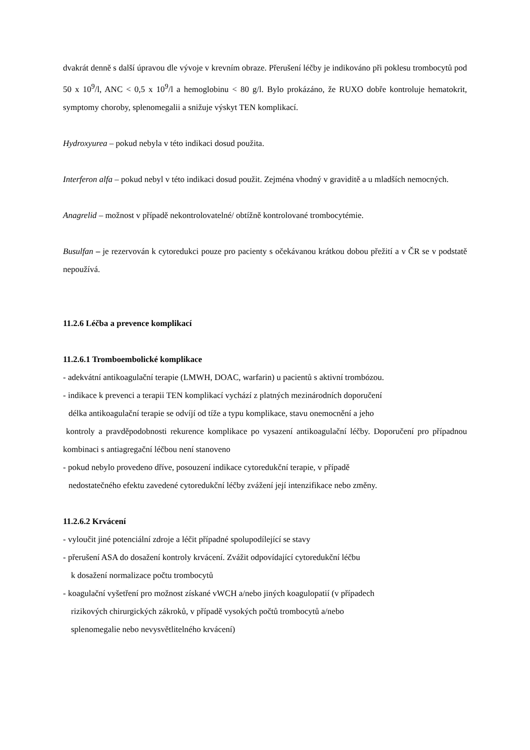dvakrát denně s další úpravou dle vývoje v krevním obraze. Přerušení léčby je indikováno při poklesu trombocytů pod 50 x 10<sup>9</sup>/l, ANC < 0,5 x 10<sup>9</sup>/l a hemoglobinu < 80 g/l. Bylo prokázáno, že RUXO dobře kontroluje hematokrit, symptomy choroby, splenomegalii a snižuje výskyt TEN komplikací.
Hydroxyurea – pokud nebyla v této indikaci dosud použita.
Interferon alfa – pokud nebyl v této indikaci dosud použit. Zejména vhodný v graviditě a u mladších nemocných.
Anagrelid – možnost v případě nekontrolovatelné/ obtížně kontrolované trombocytémie.
Busulfan – je rezervován k cytoredukci pouze pro pacienty s očekávanou krátkou dobou přežití a v ČR se v podstatě nepoužívá.
11.2.6 Léčba a prevence komplikací
11.2.6.1 Tromboembolické komplikace
- adekvátní antikoagulační terapie (LMWH, DOAC, warfarin) u pacientů s aktivní trombózou.
- indikace k prevenci a terapii TEN komplikací vychází z platných mezinárodních doporučení
délka antikoagulační terapie se odvíjí od tíže a typu komplikace, stavu onemocnění a jeho
kontroly a pravděpodobnosti rekurence komplikace po vysazení antikoagulační léčby. Doporučení pro případnou kombinaci s antiagregační léčbou není stanoveno
- pokud nebylo provedeno dříve, posouzení indikace cytoredukční terapie, v případě
nedostatečného efektu zavedené cytoredukční léčby zvážení její intenzifikace nebo změny.
11.2.6.2 Krvácení
- vyloučit jiné potenciální zdroje a léčit případné spolupodílející se stavy
- přerušení ASA do dosažení kontroly krvácení. Zvážit odpovídající cytoredukční léčbu
k dosažení normalizace počtu trombocytů
- koagulační vyšetření pro možnost získané vWCH a/nebo jiných koagulopatií (v případech
rizikových chirurgických zákroků, v případě vysokých počtů trombocytů a/nebo
splenomegalie nebo nevysvětlitelného krvácení)